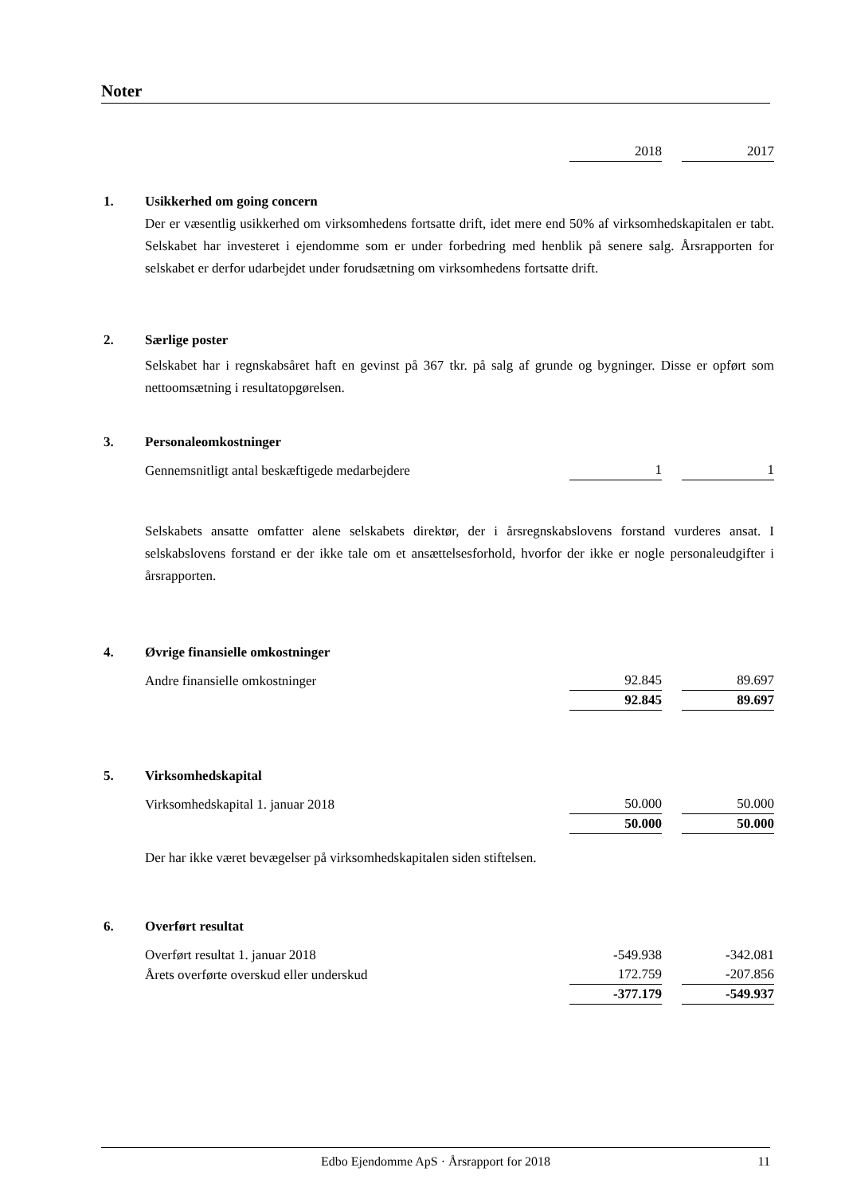Noter
| | | 2018 | | 2017 |
| 1. | Usikkerhed om going concern |
| | Der er væsentlig usikkerhed om virksomhedens fortsatte drift, idet mere end 50% af virksomhedskapitalen er tabt. Selskabet har investeret i ejendomme som er under forbedring med henblik på senere salg. Årsrapporten for selskabet er derfor udarbejdet under forudsætning om virksomhedens fortsatte drift. |
| 2. | Særlige poster |
| | Selskabet har i regnskabsåret haft en gevinst på 367 tkr. på salg af grunde og bygninger. Disse er opført som nettoomsætning i resultatopgørelsen. |
| 3. | Personaleomkostninger | | | |
| | Gennemsnitligt antal beskæftigede medarbejdere | 1 | | 1 |
| | Selskabets ansatte omfatter alene selskabets direktør, der i årsregnskabslovens forstand vurderes ansat. I selskabslovens forstand er der ikke tale om et ansættelsesforhold, hvorfor der ikke er nogle personaleudgifter i årsrapporten. | | | |
| 4. | Øvrige finansielle omkostninger | | | |
| | Andre finansielle omkostninger | 92.845 | | 89.697 |
| | | 92.845 | | 89.697 |
| 5. | Virksomhedskapital | | | |
| | Virksomhedskapital 1. januar 2018 | 50.000 | | 50.000 |
| | | 50.000 | | 50.000 |
| | Der har ikke været bevægelser på virksomhedskapitalen siden stiftelsen. | | | |
| 6. | Overført resultat | | | |
| | Overført resultat 1. januar 2018 | -549.938 | | -342.081 |
| | Årets overførte overskud eller underskud | 172.759 | | -207.856 |
| | | -377.179 | | -549.937 |
Edbo Ejendomme ApS · Årsrapport for 2018 11